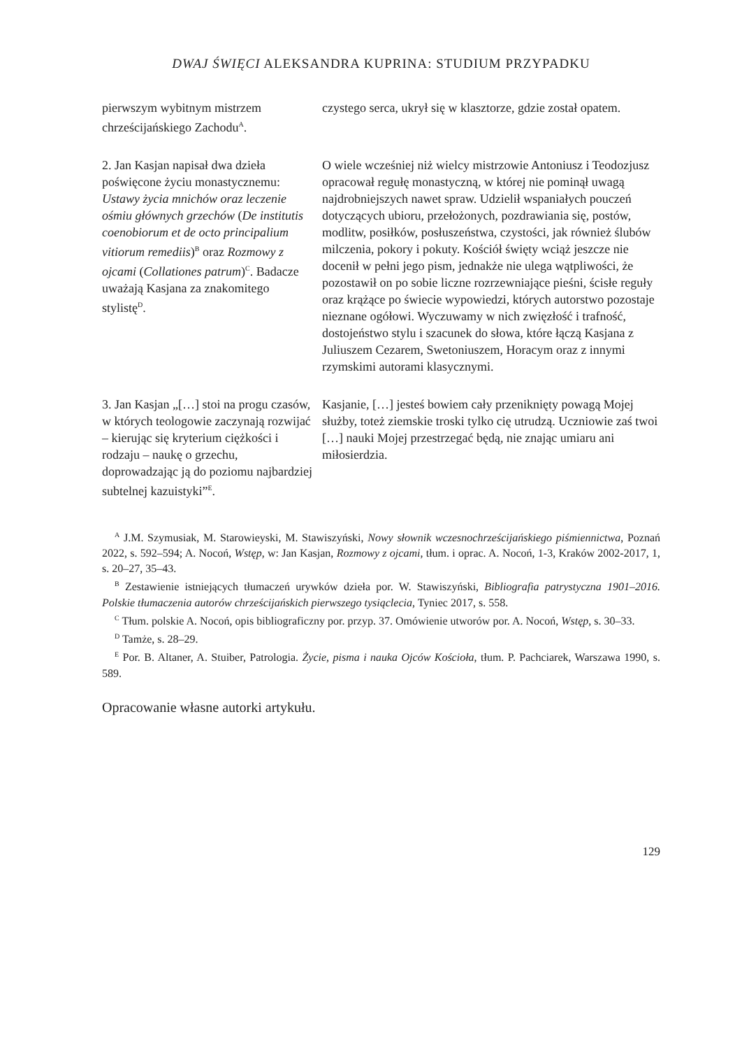DWAJ ŚWIĘCI ALEKSANDRA KUPRINA: STUDIUM PRZYPADKU
| pierwszym wybitnym mistrzem chrześcijańskiego Zachodu<sup>A</sup>. | czystego serca, ukrył się w klasztorze, gdzie został opatem. |
| 2. Jan Kasjan napisał dwa dzieła poświęcone życiu monastycznemu: Ustawy życia mnichów oraz leczenie ośmiu głównych grzechów ( De institutis coenobiorum et de octo principalium vitiorum remediis )<sup>B</sup> oraz Rozmowy z ojcami ( Collationes patrum )<sup>C</sup>. Badacze uważają Kasjana za znakomitego stylistę<sup>D</sup>. | O wiele wcześniej niż wielcy mistrzowie Antoniusz i Teodozjusz opracował regułę monastyczną, w której nie pominął uwagą najdrobniejszych nawet spraw. Udzielił wspaniałych pouczeń dotyczących ubioru, przełożonych, pozdrawiania się, postów, modlitw, posiłków, posłuszeństwa, czystości, jak również ślubów milczenia, pokory i pokuty. Kościół święty wciąż jeszcze nie docenił w pełni jego pism, jednakże nie ulega wątpliwości, że pozostawił on po sobie liczne rozrzewniające pieśni, ścisłe reguły oraz krążące po świecie wypowiedzi, których autorstwo pozostaje nieznane ogółowi. Wyczuwamy w nich zwięzłość i trafność, dostojeństwo stylu i szacunek do słowa, które łączą Kasjana z Juliuszem Cezarem, Swetoniuszem, Horacym oraz z innymi rzymskimi autorami klasycznymi. |
| 3. Jan Kasjan „[…] stoi na progu czasów, w których teologowie zaczynają rozwijać – kierując się kryterium ciężkości i rodzaju – naukę o grzechu, doprowadzając ją do poziomu najbardziej subtelnej kazuistyki”<sup>E</sup>. | Kasjanie, […] jesteś bowiem cały przeniknięty powagą Mojej służby, toteż ziemskie troski tylko cię utrudzą. Uczniowie zaś twoi […] nauki Mojej przestrzegać będą, nie znając umiaru ani miłosierdzia. |
<sup>A</sup> J.M. Szymusiak, M. Starowieyski, M. Stawiszyński, Nowy słownik wczesnochrześcijańskiego piśmiennictwa, Poznań 2022, s. 592–594; A. Nocoń, Wstęp, w: Jan Kasjan, Rozmowy z ojcami, tłum. i oprac. A. Nocoń, 1-3, Kraków 2002-2017, 1, s. 20–27, 35–43.
<sup>B</sup> Zestawienie istniejących tłumaczeń urywków dzieła por. W. Stawiszyński, Bibliografia patrystyczna 1901–2016. Polskie tłumaczenia autorów chrześcijańskich pierwszego tysiąclecia, Tyniec 2017, s. 558.
<sup>C</sup> Tłum. polskie A. Nocoń, opis bibliograficzny por. przyp. 37. Omówienie utworów por. A. Nocoń, Wstęp, s. 30–33.
<sup>D</sup> Tamże, s. 28–29.
<sup>E</sup> Por. B. Altaner, A. Stuiber, Patrologia. Życie, pisma i nauka Ojców Kościoła, tłum. P. Pachciarek, Warszawa 1990, s. 589.
Opracowanie własne autorki artykułu.
129